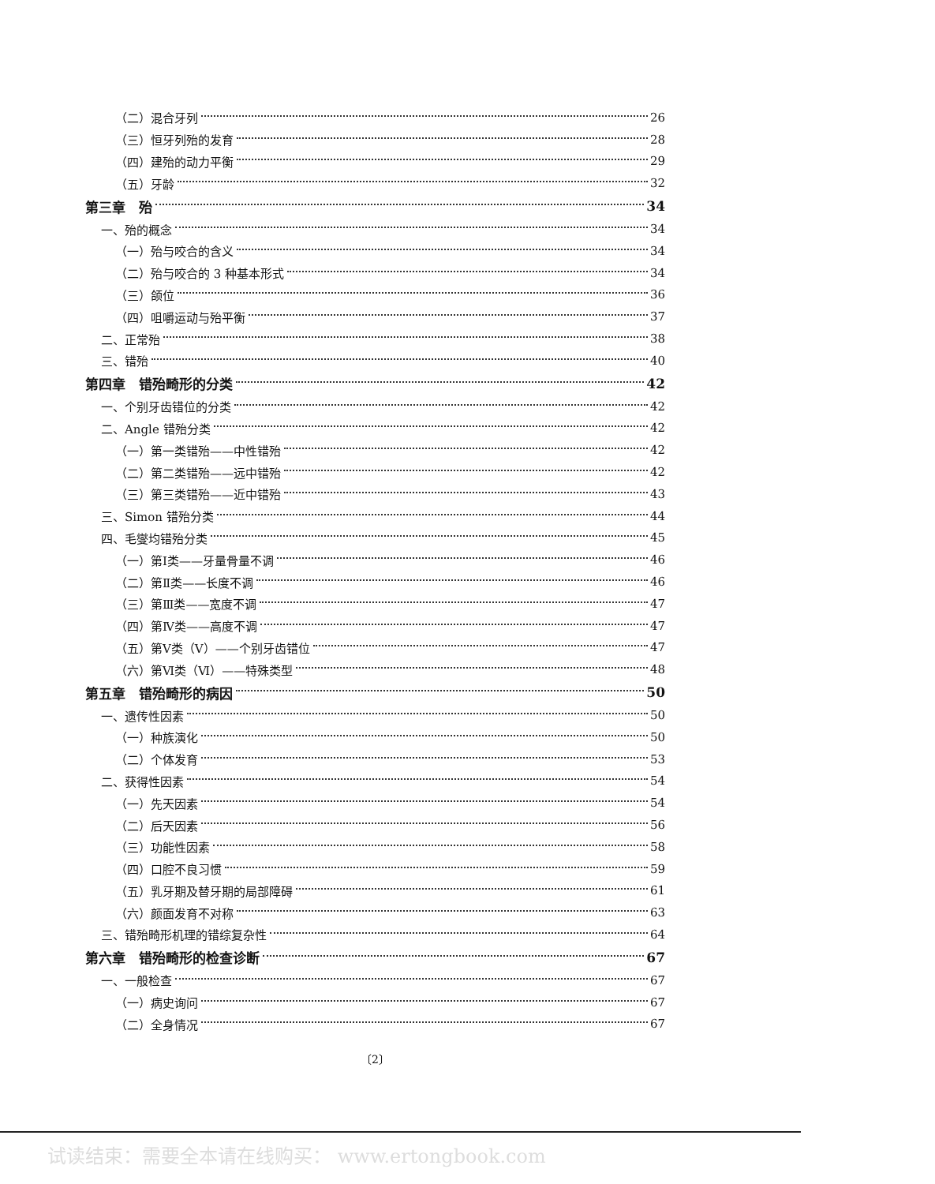（二）混合牙列 26
（三）恒牙列殆的发育 28
（四）建殆的动力平衡 29
（五）牙龄 32
第三章　殆 34
一、殆的概念 34
（一）殆与咬合的含义 34
（二）殆与咬合的 3 种基本形式 34
（三）颌位 36
（四）咀嚼运动与殆平衡 37
二、正常殆 38
三、错殆 40
第四章　错殆畸形的分类 42
一、个别牙齿错位的分类 42
二、Angle 错殆分类 42
（一）第一类错殆——中性错殆 42
（二）第二类错殆——远中错殆 42
（三）第三类错殆——近中错殆 43
三、Simon 错殆分类 44
四、毛燮均错殆分类 45
（一）第Ⅰ类——牙量骨量不调 46
（二）第Ⅱ类——长度不调 46
（三）第Ⅲ类——宽度不调 47
（四）第Ⅳ类——高度不调 47
（五）第Ⅴ类（Ⅴ）——个别牙齿错位 47
（六）第Ⅵ类（Ⅵ）——特殊类型 48
第五章　错殆畸形的病因 50
一、遗传性因素 50
（一）种族演化 50
（二）个体发育 53
二、获得性因素 54
（一）先天因素 54
（二）后天因素 56
（三）功能性因素 58
（四）口腔不良习惯 59
（五）乳牙期及替牙期的局部障碍 61
（六）颜面发育不对称 63
三、错殆畸形机理的错综复杂性 64
第六章　错殆畸形的检查诊断 67
一、一般检查 67
（一）病史询问 67
（二）全身情况 67
〔2〕
试读结束：需要全本请在线购买： www.ertongbook.com